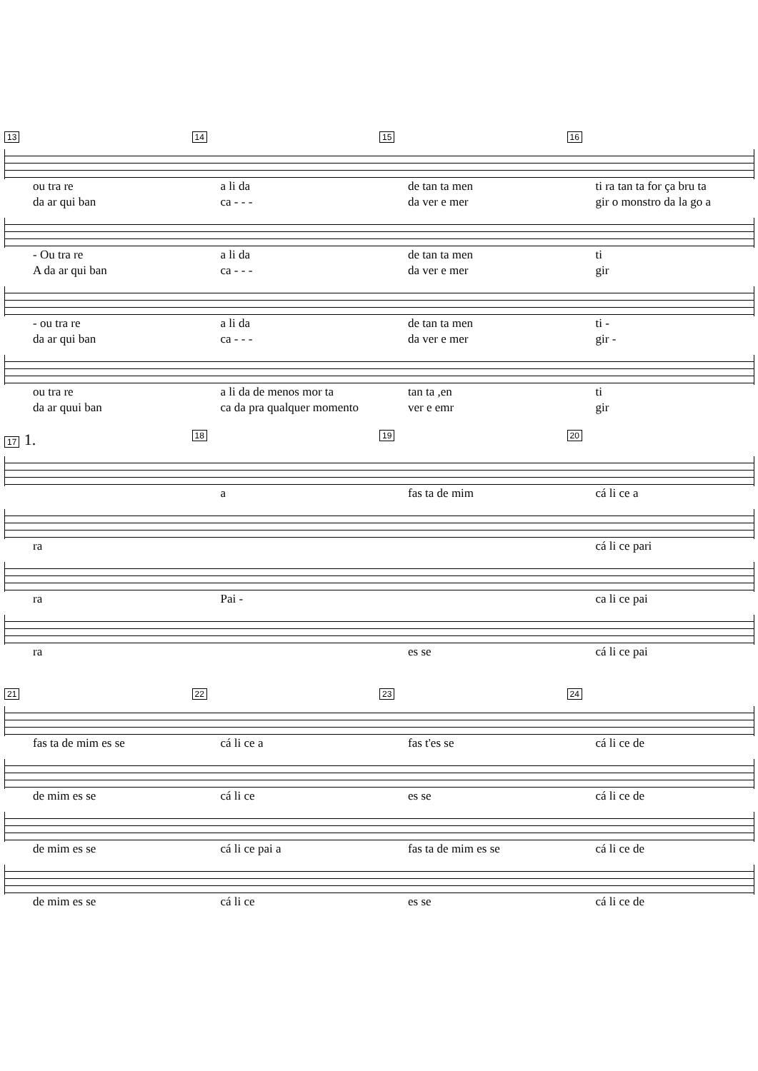13 14 15 16
ou tra re a li da de tan ta men ti ra tan ta for ça bru ta
da ar qui ban ca - - - da ver e mer gir o monstro da la go a
- Ou tra re a li da de tan ta men ti
A da ar qui ban ca - - - da ver e mer gir
- ou tra re a li da de tan ta men ti -
da ar qui ban ca - - - da ver e mer gir -
ou tra re a li da de menos mor ta tan ta ,en ti
da ar quui ban ca da pra qualquer momento ver e emr gir
17 1. 18 19 20
a fas ta de mim cá li ce a
ra cá li ce pari
ra Pai - ca li ce pai
ra es se cá li ce pai
21 22 23 24
fas ta de mim es se cá li ce a fas t'es se cá li ce de
de mim es se cá li ce es se cá li ce de
de mim es se cá li ce pai a fas ta de mim es se cá li ce de
de mim es se cá li ce es se cá li ce de